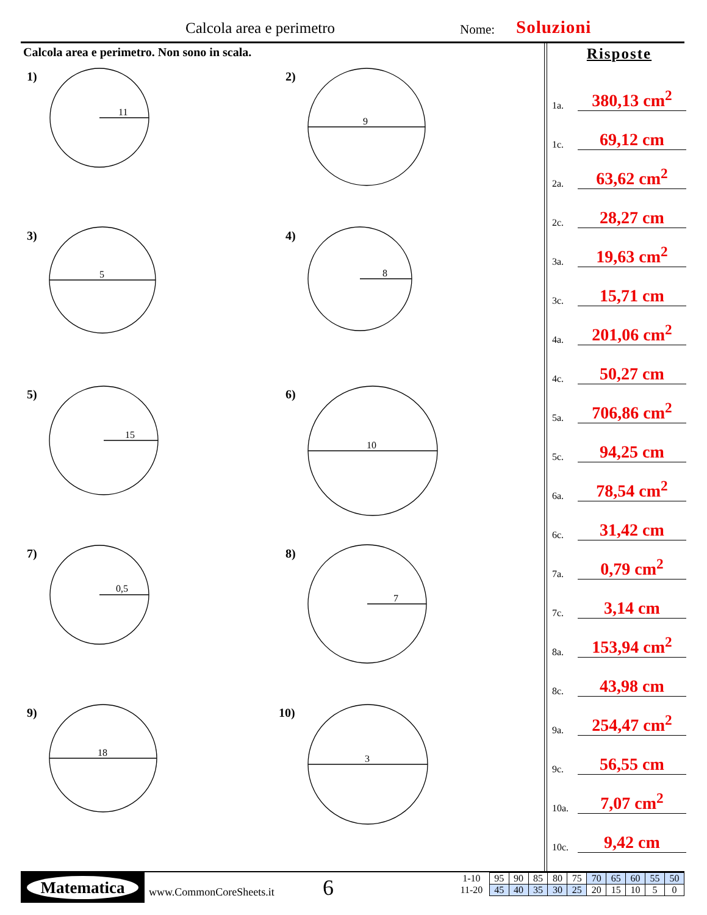Calcola area e perimetro Nome: Soluzioni
Calcola area e perimetro. Non sono in scala.
11
9
5
8
15
10
0,5
7
18
3
1) 2)
3) 4)
5) 6)
7) 8)
9) 10)
Risposte
1a. 380,13 cm<sup>2</sup>
1c. 69,12 cm
2a. 63,62 cm<sup>2</sup>
2c. 28,27 cm
3a. 19,63 cm<sup>2</sup>
3c. 15,71 cm
4a. 201,06 cm<sup>2</sup>
4c. 50,27 cm
5a. 706,86 cm<sup>2</sup>
5c. 94,25 cm
6a. 78,54 cm<sup>2</sup>
6c. 31,42 cm
7a. 0,79 cm<sup>2</sup>
7c. 3,14 cm
8a. 153,94 cm<sup>2</sup>
8c. 43,98 cm
9a. 254,47 cm<sup>2</sup>
9c. 56,55 cm
10a. 7,07 cm<sup>2</sup>
10c. 9,42 cm
Matematica
www.CommonCoreSheets.it 6
| 1-10 | 95 | 90 | 85 | 80 | 75 | 70 | 65 | 60 | 55 | 50 |
| 11-20 | 45 | 40 | 35 | 30 | 25 | 20 | 15 | 10 | 5 | 0 |